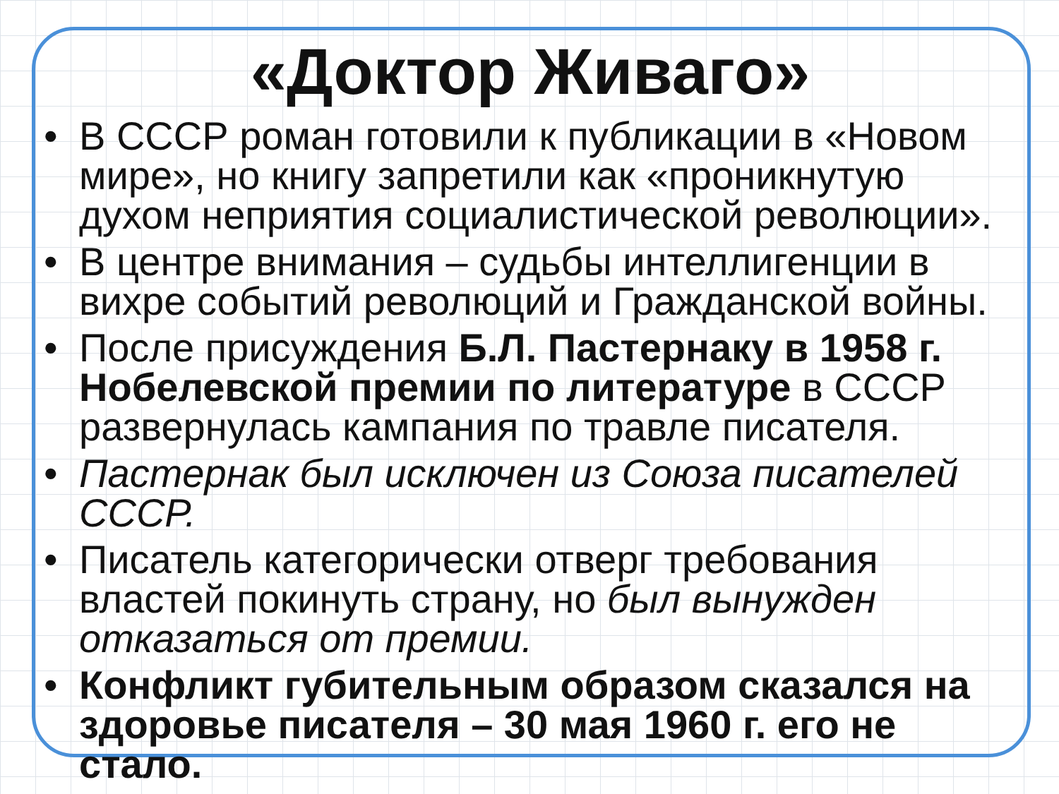«Доктор Живаго»
• В СССР роман готовили к публикации в «Новом мире», но книгу запретили как «проникнутую духом неприятия социалистической революции».
• В центре внимания – судьбы интеллигенции в вихре событий революций и Гражданской войны.
• После присуждения Б.Л. Пастернаку в 1958 г. Нобелевской премии по литературе в СССР развернулась кампания по травле писателя.
• Пастернак был исключен из Союза писателей СССР.
• Писатель категорически отверг требования властей покинуть страну, но был вынужден отказаться от премии.
• Конфликт губительным образом сказался на здоровье писателя – 30 мая 1960 г. его не стало.